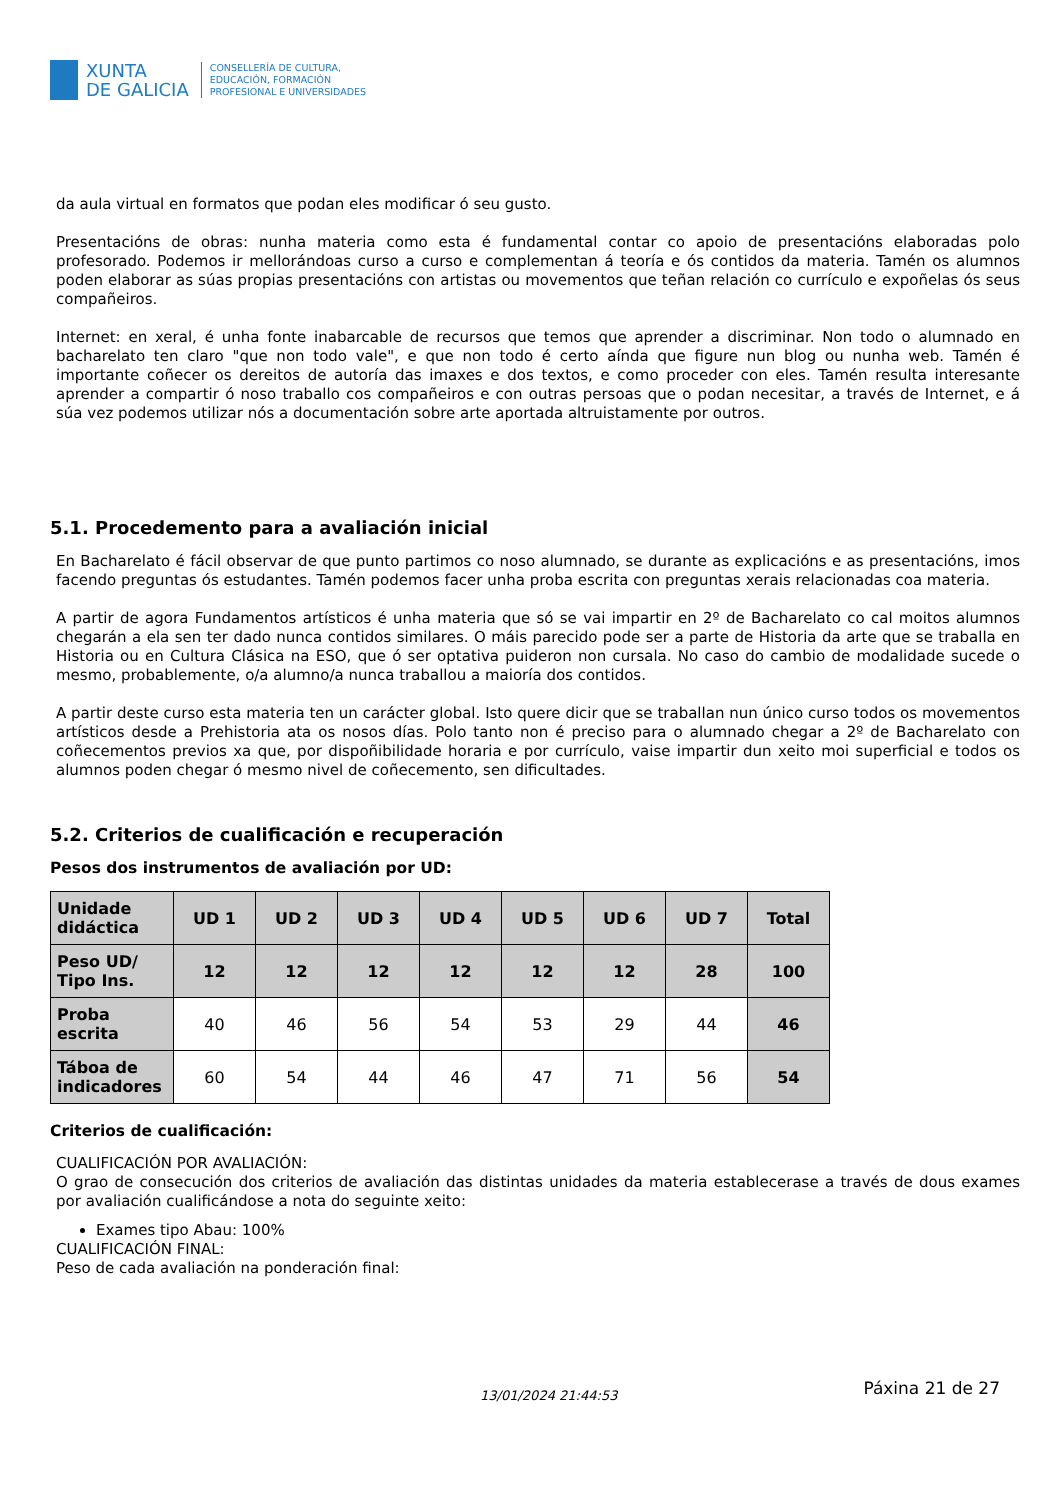XUNTA
DE GALICIA
CONSELLERÍA DE CULTURA,
EDUCACIÓN, FORMACIÓN
PROFESIONAL E UNIVERSIDADES
da aula virtual en formatos que podan eles modificar ó seu gusto.
Presentacións de obras: nunha materia como esta é fundamental contar co apoio de presentacións elaboradas polo profesorado. Podemos ir mellorándoas curso a curso e complementan á teoría e ós contidos da materia. Tamén os alumnos poden elaborar as súas propias presentacións con artistas ou movementos que teñan relación co currículo e expoñelas ós seus compañeiros.
Internet: en xeral, é unha fonte inabarcable de recursos que temos que aprender a discriminar. Non todo o alumnado en bacharelato ten claro "que non todo vale", e que non todo é certo aínda que figure nun blog ou nunha web. Tamén é importante coñecer os dereitos de autoría das imaxes e dos textos, e como proceder con eles. Tamén resulta interesante aprender a compartir ó noso traballo cos compañeiros e con outras persoas que o podan necesitar, a través de Internet, e á súa vez podemos utilizar nós a documentación sobre arte aportada altruistamente por outros.
5.1. Procedemento para a avaliación inicial
En Bacharelato é fácil observar de que punto partimos co noso alumnado, se durante as explicacións e as presentacións, imos facendo preguntas ós estudantes. Tamén podemos facer unha proba escrita con preguntas xerais relacionadas coa materia.
A partir de agora Fundamentos artísticos é unha materia que só se vai impartir en 2º de Bacharelato co cal moitos alumnos chegarán a ela sen ter dado nunca contidos similares. O máis parecido pode ser a parte de Historia da arte que se traballa en Historia ou en Cultura Clásica na ESO, que ó ser optativa puideron non cursala. No caso do cambio de modalidade sucede o mesmo, probablemente, o/a alumno/a nunca traballou a maioría dos contidos.
A partir deste curso esta materia ten un carácter global. Isto quere dicir que se traballan nun único curso todos os movementos artísticos desde a Prehistoria ata os nosos días. Polo tanto non é preciso para o alumnado chegar a 2º de Bacharelato con coñecementos previos xa que, por dispoñibilidade horaria e por currículo, vaise impartir dun xeito moi superficial e todos os alumnos poden chegar ó mesmo nivel de coñecemento, sen dificultades.
5.2. Criterios de cualificación e recuperación
Pesos dos instrumentos de avaliación por UD:
| Unidade didáctica | UD 1 | UD 2 | UD 3 | UD 4 | UD 5 | UD 6 | UD 7 | Total |
| --- | --- | --- | --- | --- | --- | --- | --- | --- |
| Peso UD/ Tipo Ins. | 12 | 12 | 12 | 12 | 12 | 12 | 28 | 100 |
| Proba escrita | 40 | 46 | 56 | 54 | 53 | 29 | 44 | 46 |
| Táboa de indicadores | 60 | 54 | 44 | 46 | 47 | 71 | 56 | 54 |
Criterios de cualificación:
CUALIFICACIÓN POR AVALIACIÓN:
O grao de consecución dos criterios de avaliación das distintas unidades da materia establecerase a través de dous exames por avaliación cualificándose a nota do seguinte xeito:
Exames tipo Abau: 100%
CUALIFICACIÓN FINAL:
Peso de cada avaliación na ponderación final:
13/01/2024 21:44:53 Páxina 21 de 27